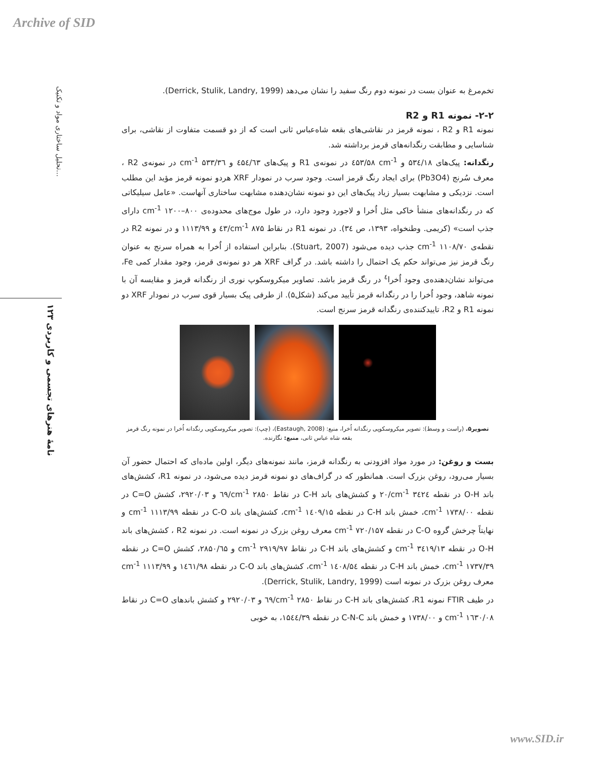Archive of SID
تحلیل ساختاری مواد و تکنیک...
نامۀ هنرهای تجسمی و کاربردی ۱۲۳
تخم‌مرغ به عنوان بست در نمونه دوم رنگ سفید را نشان می‌دهد (Derrick, Stulik, Landry, 1999).
۲-۲- نمونه R1 و R2
نمونه R1 و R2 ، نمونه قرمز در نقاشی‌های بقعه شاه‌عباس ثانی است که از دو قسمت متفاوت از نقاشی، برای شناسایی و مطابقت رنگدانه‌های قرمز برداشته شد.
رنگدانه: پیک‌های ۵۳٤/۱۸ و cm<sup>-1</sup> ٤۵۳/۵۸ در نمونه‌ی R1 و پیک‌های ٤۵٤/٦۳ و cm<sup>-1</sup> ۵۳۳/۳٦ در نمونه‌ی R2 ، معرف سُرنج (Pb3O4) برای ایجاد رنگ قرمز است. وجود سرب در نمودار XRF هردو نمونه قرمز مؤید این مطلب است. نزدیکی و مشابهت بسیار زیاد پیک‌های این دو نمونه نشان‌دهنده مشابهت ساختاری آنهاست. «عامل سیلیکاتی که در رنگدانه‌های منشأ خاکی مثل اُخرا و لاجورد وجود دارد، در طول موج‌های محدوده‌ی cm<sup>-1</sup> ۱۲۰۰–۸۰۰ دارای جذب است» (کریمی. وطنخواه، ۱۳۹۳، ص ۳٤). در نمونه R1 در نقاط cm<sup>-1</sup> ۸۷۵/٤۳ و ۱۱۱۳/۹۹ و در نمونه R2 در نقطه‌ی cm<sup>-1</sup> ۱۱۰۸/۷۰ جذب دیده می‌شود (Stuart, 2007). بنابراین استفاده از اُخرا به همراه سرنج به عنوان رنگ قرمز نیز می‌تواند حکم یک احتمال را داشته باشد. در گراف XRF هر دو نمونه‌ی قرمز، وجود مقدار کمی Fe، می‌تواند نشان‌دهنده‌ی وجود اُخرا<sup>٤</sup> در رنگ قرمز باشد. تصاویر میکروسکوپ نوری از رنگدانه قرمز و مقایسه آن با نمونه شاهد، وجود اُخرا را در رنگدانه قرمز تأیید می‌کند (شکل۵). از طرفی پیک بسیار قوی سرب در نمودار XRF دو نمونه R1 و R2، تاییدکننده‌ی رنگدانه قرمز سرنج است.
تصویر۵. (راست و وسط): تصویر میکروسکوپی رنگدانه اُخرا، منبع: (Eastaugh, 2008)، (چپ): تصویر میکروسکوپی رنگدانه اُخرا در نمونه رنگ قرمز بقعه شاه عباس ثانی، منبع: نگارنده.
بست و روغن: در مورد مواد افزودنی به رنگدانه قرمز، مانند نمونه‌های دیگر، اولین ماده‌ای که احتمال حضور آن بسیار می‌رود، روغن بزرک است. همانطور که در گراف‌های دو نمونه قرمز دیده می‌شود، در نمونه R1، کشش‌های باند O-H در نقطه cm<sup>-1</sup> ۳٤۲٤/۲۰ و کشش‌های باند C-H در نقاط cm<sup>-1</sup> ۲۸۵۰/٦۹ و ۲۹۲۰/۰۳، کشش C=O در نقطه cm<sup>-1</sup> ۱۷۳۸/۰۰، خمش باند C-H در نقطه cm<sup>-1</sup> ۱٤۰۹/۱۵، کشش‌های باند C-O در نقطه cm<sup>-1</sup> ۱۱۱۳/۹۹ و نهایتاً چرخش گروه C-O در نقطه cm<sup>-1</sup> ۷۲۰/۱۵۷ معرف روغن بزرک در نمونه است. در نمونه R2 ، کشش‌های باند O-H در نقطه cm<sup>-1</sup> ۳٤۱۹/۱۳ و کشش‌های باند C-H در نقاط cm<sup>-1</sup> ۲۹۱۹/۹۷ و ۲۸۵۰/٦۵، کشش C=O در نقطه cm<sup>-1</sup> ۱۷۳۷/۳۹، خمش باند C-H در نقطه cm<sup>-1</sup> ۱٤۰۸/۵٤، کشش‌های باند C-O در نقطه ۱٤٦۱/۹۸ و cm<sup>-1</sup> ۱۱۱۳/۹۹ معرف روغن بزرک در نمونه است (Derrick, Stulik, Landry, 1999).
در طیف FTIR نمونه R1، کشش‌های باند C-H در نقاط cm<sup>-1</sup> ۲۸۵۰/٦۹ و ۲۹۲۰/۰۳ و کشش باندهای C=O در نقاط cm<sup>-1</sup> ۱٦۳۰/۰۸ و ۱۷۳۸/۰۰ و خمش باند C-N-C در نقطه ۱۵٤٤/۳۹، به خوبی
www.SID.ir